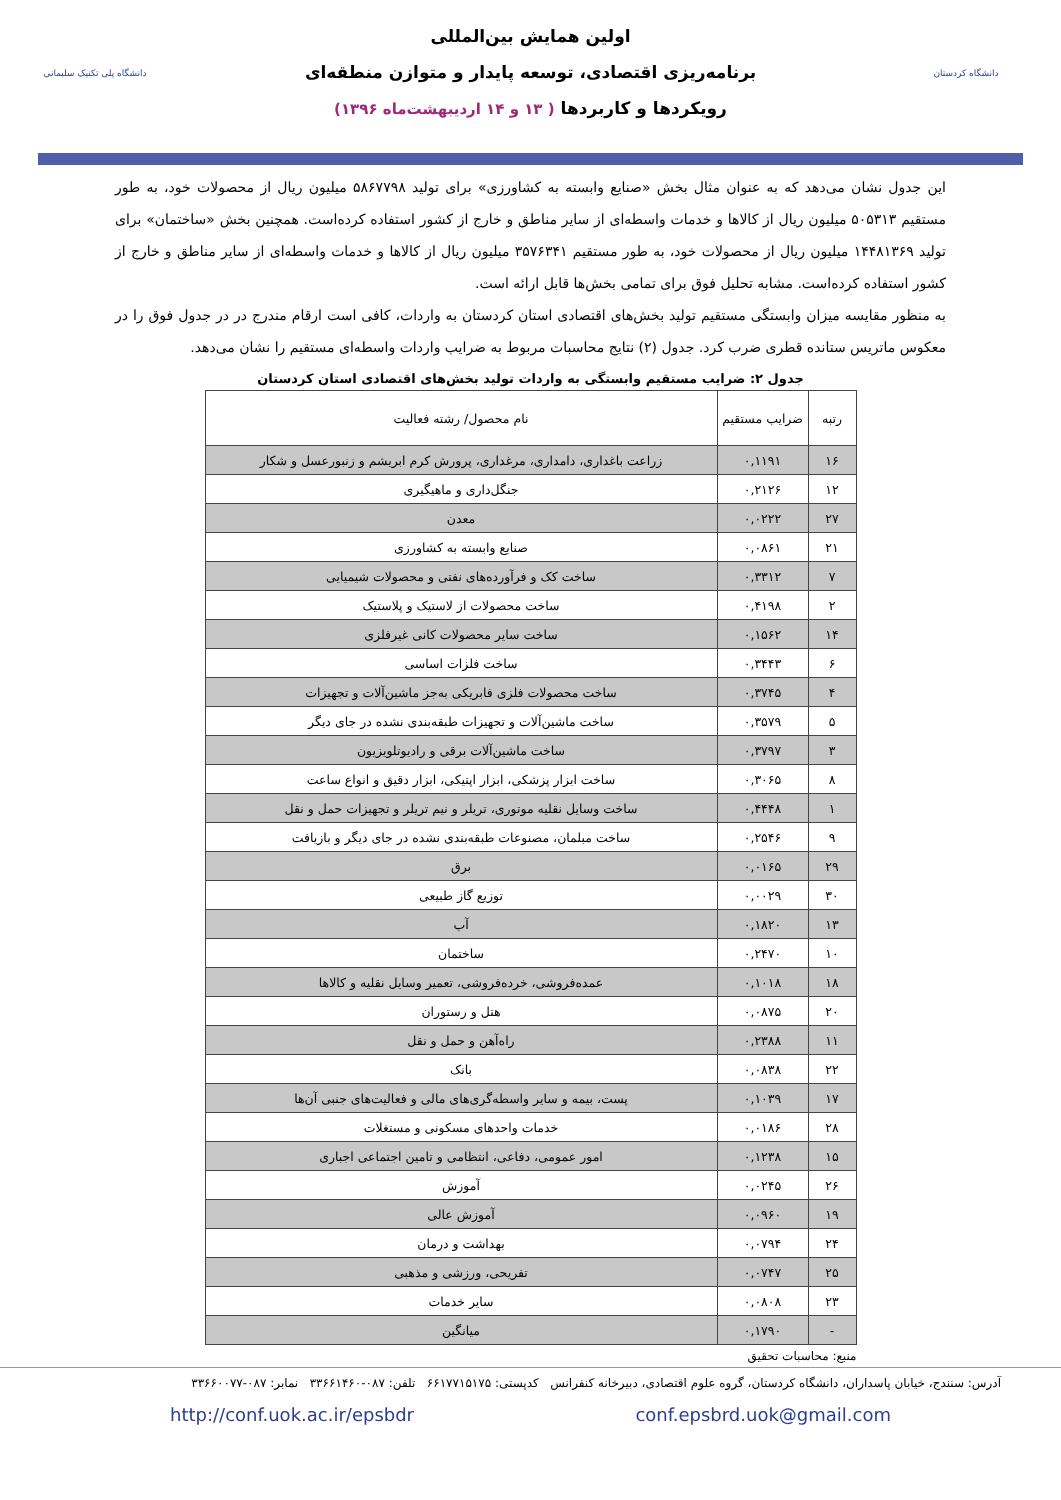دانشگاه کردستان
اولین همایش بین‌المللی
برنامه‌ریزی اقتصادی، توسعه پایدار و متوازن منطقه‌ای
رویکردها و کاربردها ( ۱۳ و ۱۴ اردیبهشت‌ماه ۱۳۹۶)
دانشگاه پلی تکنیک سلیمانی
این جدول نشان می‌دهد که به عنوان مثال بخش «صنایع وابسته به کشاورزی» برای تولید ۵۸۶۷۷۹۸ میلیون ریال از محصولات خود، به طور مستقیم ۵۰۵۳۱۳ میلیون ریال از کالاها و خدمات واسطه‌ای از سایر مناطق و خارج از کشور استفاده کرده‌است. همچنین بخش «ساختمان» برای تولید ۱۴۴۸۱۳۶۹ میلیون ریال از محصولات خود، به طور مستقیم ۳۵۷۶۳۴۱ میلیون ریال از کالاها و خدمات واسطه‌ای از سایر مناطق و خارج از کشور استفاده کرده‌است. مشابه تحلیل فوق برای تمامی بخش‌ها قابل ارائه است.
به منظور مقایسه میزان وابستگی مستقیم تولید بخش‌های اقتصادی استان کردستان به واردات، کافی است ارقام مندرج در در جدول فوق را در معکوس ماتریس ستانده قطری ضرب کرد. جدول (۲) نتایج محاسبات مربوط به ضرایب واردات واسطه‌ای مستقیم را نشان می‌دهد.
جدول ۲: ضرایب مستقیم وابستگی به واردات تولید بخش‌های اقتصادی استان کردستان
| رتبه | ضرایب مستقیم | نام محصول/ رشته فعالیت |
| --- | --- | --- |
| ۱۶ | ۰,۱۱۹۱ | زراعت باغداری، دامداری، مرغداری، پرورش کرم ابریشم و زنبورعسل و شکار |
| ۱۲ | ۰,۲۱۲۶ | جنگل‌داری و ماهیگیری |
| ۲۷ | ۰,۰۲۲۲ | معدن |
| ۲۱ | ۰,۰۸۶۱ | صنایع وابسته به کشاورزی |
| ۷ | ۰,۳۳۱۲ | ساخت کک و فرآورده‌های نفتی و محصولات شیمیایی |
| ۲ | ۰,۴۱۹۸ | ساخت محصولات از لاستیک و پلاستیک |
| ۱۴ | ۰,۱۵۶۲ | ساخت سایر محصولات کانی غیرفلزی |
| ۶ | ۰,۳۴۴۳ | ساخت فلزات اساسی |
| ۴ | ۰,۳۷۴۵ | ساخت محصولات فلزی فابریکی به‌جز ماشین‌آلات و تجهیزات |
| ۵ | ۰,۳۵۷۹ | ساخت ماشین‌آلات و تجهیزات طبقه‌بندی نشده در جای دیگر |
| ۳ | ۰,۳۷۹۷ | ساخت ماشین‌آلات برقی و رادیوتلویزیون |
| ۸ | ۰,۳۰۶۵ | ساخت ابزار پزشکی، ابزار اپتیکی، ابزار دقیق و انواع ساعت |
| ۱ | ۰,۴۴۴۸ | ساخت وسایل نقلیه موتوری، تریلر و نیم تریلر و تجهیزات حمل و نقل |
| ۹ | ۰,۲۵۴۶ | ساخت مبلمان، مصنوعات طبقه‌بندی نشده در جای دیگر و بازیافت |
| ۲۹ | ۰,۰۱۶۵ | برق |
| ۳۰ | ۰,۰۰۲۹ | توزیع گاز طبیعی |
| ۱۳ | ۰,۱۸۲۰ | آب |
| ۱۰ | ۰,۲۴۷۰ | ساختمان |
| ۱۸ | ۰,۱۰۱۸ | عمده‌فروشی، خرده‌فروشی، تعمیر وسایل نقلیه و کالاها |
| ۲۰ | ۰,۰۸۷۵ | هتل و رستوران |
| ۱۱ | ۰,۲۳۸۸ | راه‌آهن و حمل و نقل |
| ۲۲ | ۰,۰۸۳۸ | بانک |
| ۱۷ | ۰,۱۰۳۹ | پست، بیمه و سایر واسطه‌گری‌های مالی و فعالیت‌های جنبی آن‌ها |
| ۲۸ | ۰,۰۱۸۶ | خدمات واحدهای مسکونی و مستغلات |
| ۱۵ | ۰,۱۲۳۸ | امور عمومی، دفاعی، انتظامی و تامین اجتماعی اجباری |
| ۲۶ | ۰,۰۲۴۵ | آموزش |
| ۱۹ | ۰,۰۹۶۰ | آموزش عالی |
| ۲۴ | ۰,۰۷۹۴ | بهداشت و درمان |
| ۲۵ | ۰,۰۷۴۷ | تفریحی، ورزشی و مذهبی |
| ۲۳ | ۰,۰۸۰۸ | سایر خدمات |
| - | ۰,۱۷۹۰ | میانگین |
منبع: محاسبات تحقیق
آدرس: سنندج، خیابان پاسداران، دانشگاه کردستان، گروه علوم اقتصادی، دبیرخانه کنفرانس کدپستی: ۶۶۱۷۷۱۵۱۷۵ تلفن: ۰۸۷-۳۳۶۶۱۴۶۰ نمابر: ۰۸۷-۳۳۶۶۰۰۷۷
http://conf.uok.ac.ir/epsbdr conf.epsbrd.uok@gmail.com